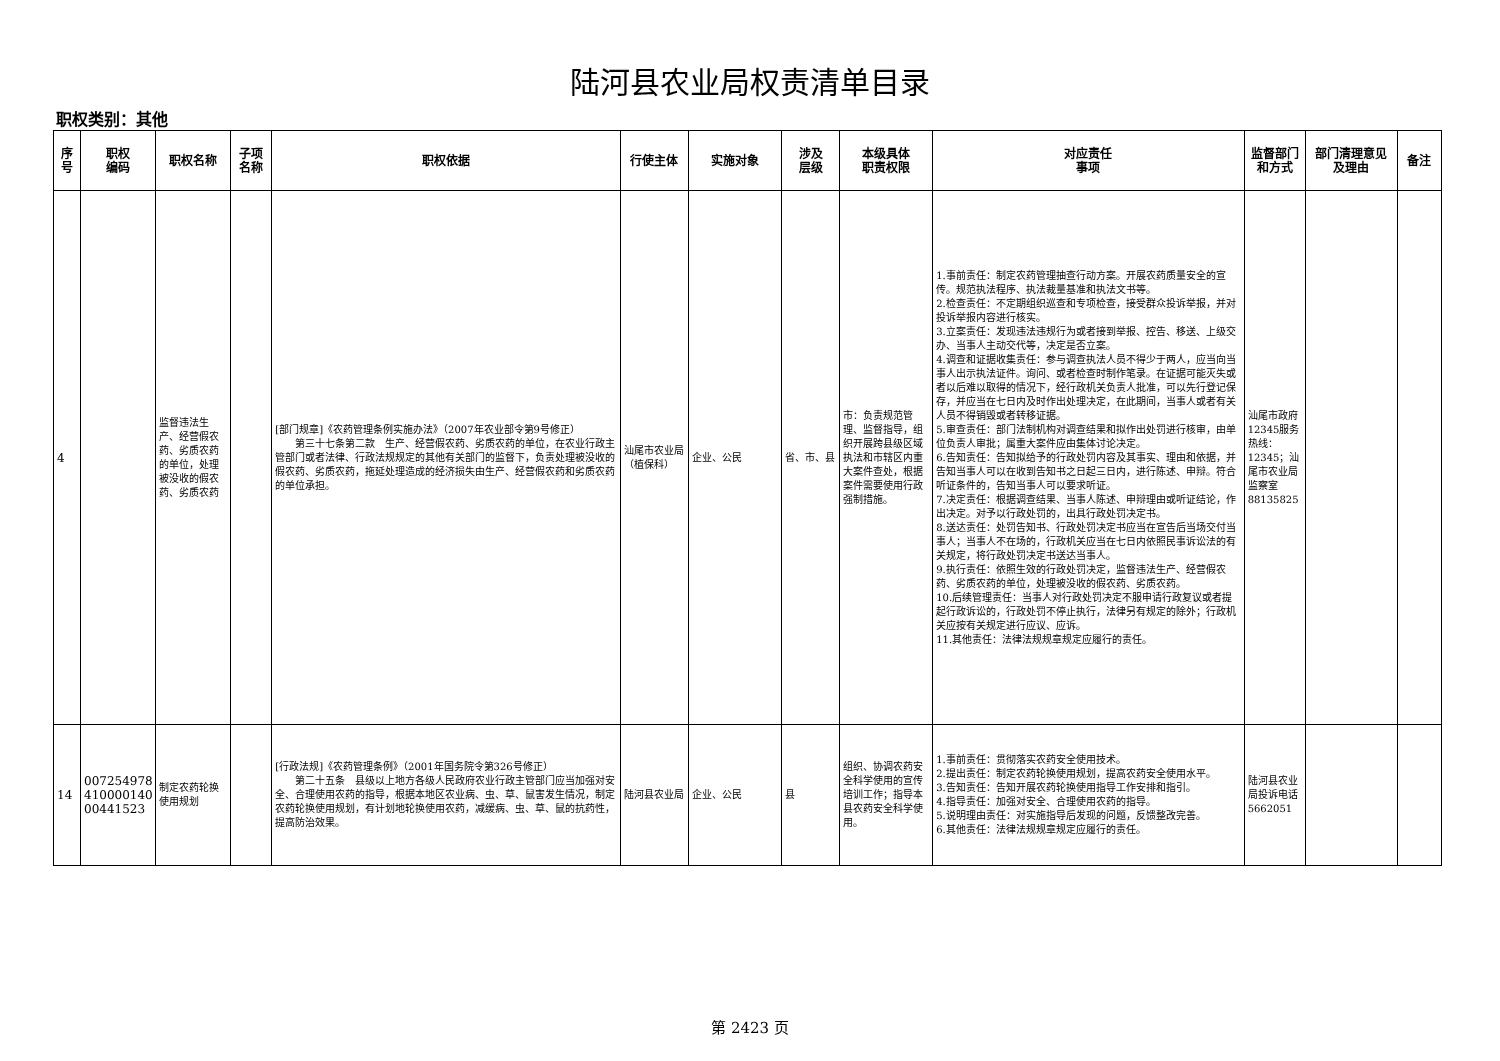陆河县农业局权责清单目录
职权类别：其他
| 序号 | 职权 编码 | 职权名称 | 子项 名称 | 职权依据 | 行使主体 | 实施对象 | 涉及 层级 | 本级具体 职责权限 | 对应责任 事项 | 监督部门 和方式 | 部门清理意见 及理由 | 备注 |
| --- | --- | --- | --- | --- | --- | --- | --- | --- | --- | --- | --- | --- |
| 4 | | 监督违法生产、经营假农药、劣质农药的单位，处理被没收的假农药、劣质农药 | | [部门规章]《农药管理条例实施办法》（2007年农业部令第9号修正） 第三十七条第二款 生产、经营假农药、劣质农药的单位，在农业行政主管部门或者法律、行政法规规定的其他有关部门的监督下，负责处理被没收的假农药、劣质农药，拖延处理造成的经济损失由生产、经营假农药和劣质农药的单位承担。 | 汕尾市农业局（植保科） | 企业、公民 | 省、市、县 | 市：负责规范管理、监督指导，组织开展跨县级区域执法和市辖区内重大案件查处，根据案件需要使用行政强制措施。 | 1.事前责任：制定农药管理抽查行动方案。开展农药质量安全的宣传。规范执法程序、执法裁量基准和执法文书等。 2.检查责任：不定期组织巡查和专项检查，接受群众投诉举报，并对投诉举报内容进行核实。 3.立案责任：发现违法违规行为或者接到举报、控告、移送、上级交办、当事人主动交代等，决定是否立案。 4.调查和证据收集责任：参与调查执法人员不得少于两人，应当向当事人出示执法证件。询问、或者检查时制作笔录。在证据可能灭失或者以后难以取得的情况下，经行政机关负责人批准，可以先行登记保存，并应当在七日内及时作出处理决定，在此期间，当事人或者有关人员不得销毁或者转移证据。 5.审查责任：部门法制机构对调查结果和拟作出处罚进行核审，由单位负责人审批；属重大案件应由集体讨论决定。 6.告知责任：告知拟给予的行政处罚内容及其事实、理由和依据，并告知当事人可以在收到告知书之日起三日内，进行陈述、申辩。符合听证条件的，告知当事人可以要求听证。 7.决定责任：根据调查结果、当事人陈述、申辩理由或听证结论，作出决定。对予以行政处罚的，出具行政处罚决定书。 8.送达责任：处罚告知书、行政处罚决定书应当在宣告后当场交付当事人；当事人不在场的，行政机关应当在七日内依照民事诉讼法的有关规定，将行政处罚决定书送达当事人。 9.执行责任：依照生效的行政处罚决定，监督违法生产、经营假农药、劣质农药的单位，处理被没收的假农药、劣质农药。 10.后续管理责任：当事人对行政处罚决定不服申请行政复议或者提起行政诉讼的，行政处罚不停止执行，法律另有规定的除外；行政机关应按有关规定进行应议、应诉。 11.其他责任：法律法规规章规定应履行的责任。 | 汕尾市政府12345服务热线：12345；汕尾市农业局监察室88135825 | | |
| 14 | 007254978 410000140 00441523 | 制定农药轮换使用规划 | | [行政法规]《农药管理条例》（2001年国务院令第326号修正） 第二十五条 县级以上地方各级人民政府农业行政主管部门应当加强对安全、合理使用农药的指导，根据本地区农业病、虫、草、鼠害发生情况，制定农药轮换使用规划，有计划地轮换使用农药，减缓病、虫、草、鼠的抗药性，提高防治效果。 | 陆河县农业局 | 企业、公民 | 县 | 组织、协调农药安全科学使用的宣传培训工作；指导本县农药安全科学使用。 | 1.事前责任：贯彻落实农药安全使用技术。 2.提出责任：制定农药轮换使用规划，提高农药安全使用水平。 3.告知责任：告知开展农药轮换使用指导工作安排和指引。 4.指导责任：加强对安全、合理使用农药的指导。 5.说明理由责任：对实施指导后发现的问题，反馈整改完善。 6.其他责任：法律法规规章规定应履行的责任。 | 陆河县农业局投诉电话5662051 | | |
第 2423 页